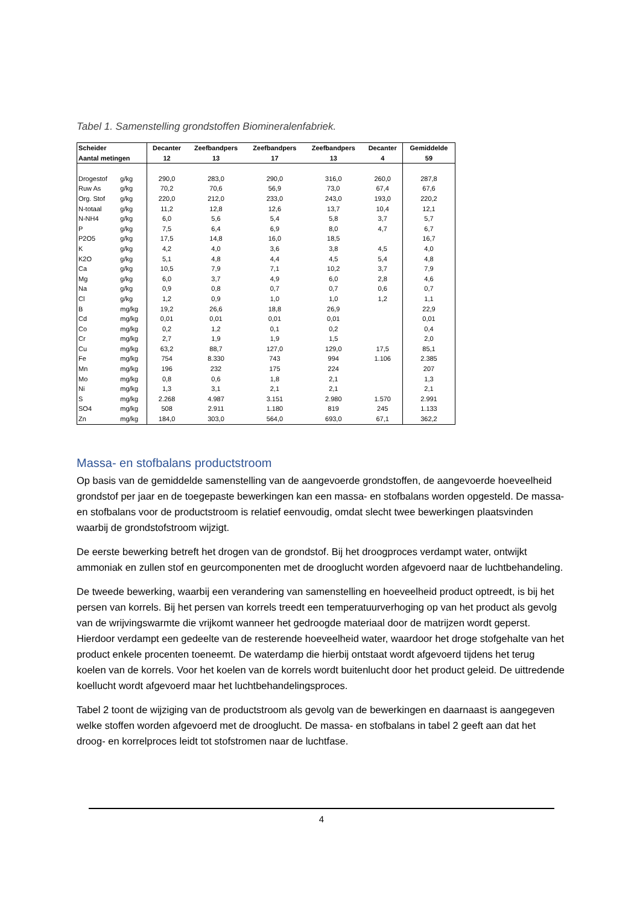Tabel 1. Samenstelling grondstoffen Biomineralenfabriek.
| Scheider Aantal metingen | | Decanter 12 | Zeefbandpers 13 | Zeefbandpers 17 | Zeefbandpers 13 | Decanter 4 | Gemiddelde 59 |
| --- | --- | --- | --- | --- | --- | --- | --- |
| Drogestof | g/kg | 290,0 | 283,0 | 290,0 | 316,0 | 260,0 | 287,8 |
| Ruw As | g/kg | 70,2 | 70,6 | 56,9 | 73,0 | 67,4 | 67,6 |
| Org. Stof | g/kg | 220,0 | 212,0 | 233,0 | 243,0 | 193,0 | 220,2 |
| N-totaal | g/kg | 11,2 | 12,8 | 12,6 | 13,7 | 10,4 | 12,1 |
| N-NH4 | g/kg | 6,0 | 5,6 | 5,4 | 5,8 | 3,7 | 5,7 |
| P | g/kg | 7,5 | 6,4 | 6,9 | 8,0 | 4,7 | 6,7 |
| P2O5 | g/kg | 17,5 | 14,8 | 16,0 | 18,5 | | 16,7 |
| K | g/kg | 4,2 | 4,0 | 3,6 | 3,8 | 4,5 | 4,0 |
| K2O | g/kg | 5,1 | 4,8 | 4,4 | 4,5 | 5,4 | 4,8 |
| Ca | g/kg | 10,5 | 7,9 | 7,1 | 10,2 | 3,7 | 7,9 |
| Mg | g/kg | 6,0 | 3,7 | 4,9 | 6,0 | 2,8 | 4,6 |
| Na | g/kg | 0,9 | 0,8 | 0,7 | 0,7 | 0,6 | 0,7 |
| Cl | g/kg | 1,2 | 0,9 | 1,0 | 1,0 | 1,2 | 1,1 |
| B | mg/kg | 19,2 | 26,6 | 18,8 | 26,9 | | 22,9 |
| Cd | mg/kg | 0,01 | 0,01 | 0,01 | 0,01 | | 0,01 |
| Co | mg/kg | 0,2 | 1,2 | 0,1 | 0,2 | | 0,4 |
| Cr | mg/kg | 2,7 | 1,9 | 1,9 | 1,5 | | 2,0 |
| Cu | mg/kg | 63,2 | 88,7 | 127,0 | 129,0 | 17,5 | 85,1 |
| Fe | mg/kg | 754 | 8.330 | 743 | 994 | 1.106 | 2.385 |
| Mn | mg/kg | 196 | 232 | 175 | 224 | | 207 |
| Mo | mg/kg | 0,8 | 0,6 | 1,8 | 2,1 | | 1,3 |
| Ni | mg/kg | 1,3 | 3,1 | 2,1 | 2,1 | | 2,1 |
| S | mg/kg | 2.268 | 4.987 | 3.151 | 2.980 | 1.570 | 2.991 |
| SO4 | mg/kg | 508 | 2.911 | 1.180 | 819 | 245 | 1.133 |
| Zn | mg/kg | 184,0 | 303,0 | 564,0 | 693,0 | 67,1 | 362,2 |
Massa- en stofbalans productstroom
Op basis van de gemiddelde samenstelling van de aangevoerde grondstoffen, de aangevoerde hoeveelheid grondstof per jaar en de toegepaste bewerkingen kan een massa- en stofbalans worden opgesteld. De massa- en stofbalans voor de productstroom is relatief eenvoudig, omdat slecht twee bewerkingen plaatsvinden waarbij de grondstofstroom wijzigt.
De eerste bewerking betreft het drogen van de grondstof. Bij het droogproces verdampt water, ontwijkt ammoniak en zullen stof en geurcomponenten met de drooglucht worden afgevoerd naar de luchtbehandeling.
De tweede bewerking, waarbij een verandering van samenstelling en hoeveelheid product optreedt, is bij het persen van korrels. Bij het persen van korrels treedt een temperatuurverhoging op van het product als gevolg van de wrijvingswarmte die vrijkomt wanneer het gedroogde materiaal door de matrijzen wordt geperst. Hierdoor verdampt een gedeelte van de resterende hoeveelheid water, waardoor het droge stofgehalte van het product enkele procenten toeneemt. De waterdamp die hierbij ontstaat wordt afgevoerd tijdens het terug koelen van de korrels. Voor het koelen van de korrels wordt buitenlucht door het product geleid. De uittredende koellucht wordt afgevoerd maar het luchtbehandelingsproces.
Tabel 2 toont de wijziging van de productstroom als gevolg van de bewerkingen en daarnaast is aangegeven welke stoffen worden afgevoerd met de drooglucht. De massa- en stofbalans in tabel 2 geeft aan dat het droog- en korrelproces leidt tot stofstromen naar de luchtfase.
4